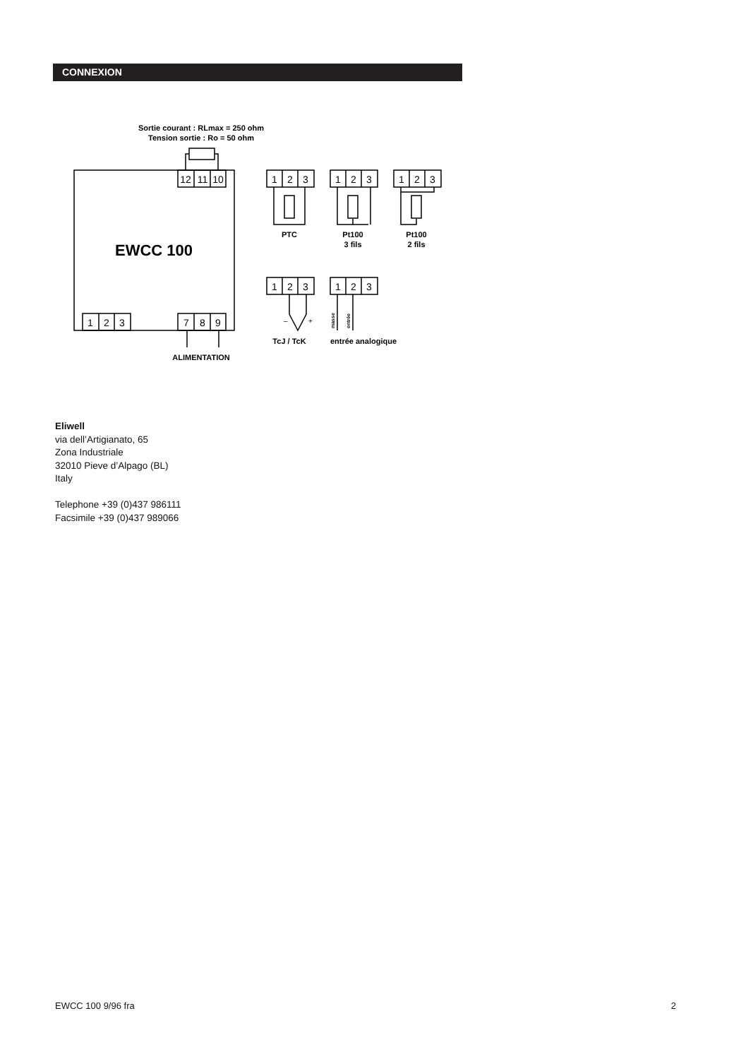CONNEXION
Sortie courant : RLmax = 250 ohm
Tension sortie : Ro = 50 ohm
EWCC 100
ALIMENTATION
PTC
Pt100
3 fils
Pt100
2 fils
TcJ / TcK
entrée analogique
12
11
10
1
2
3
7
8
9
1
2
3
1
2
3
1
2
3
1
2
3
1
2
3
–
+
masse
entrée
Eliwell
via dell’Artigianato, 65
Zona Industriale
32010 Pieve d’Alpago (BL)
Italy
Telephone +39 (0)437 986111
Facsimile +39 (0)437 989066
EWCC 100 9/96 fra 2